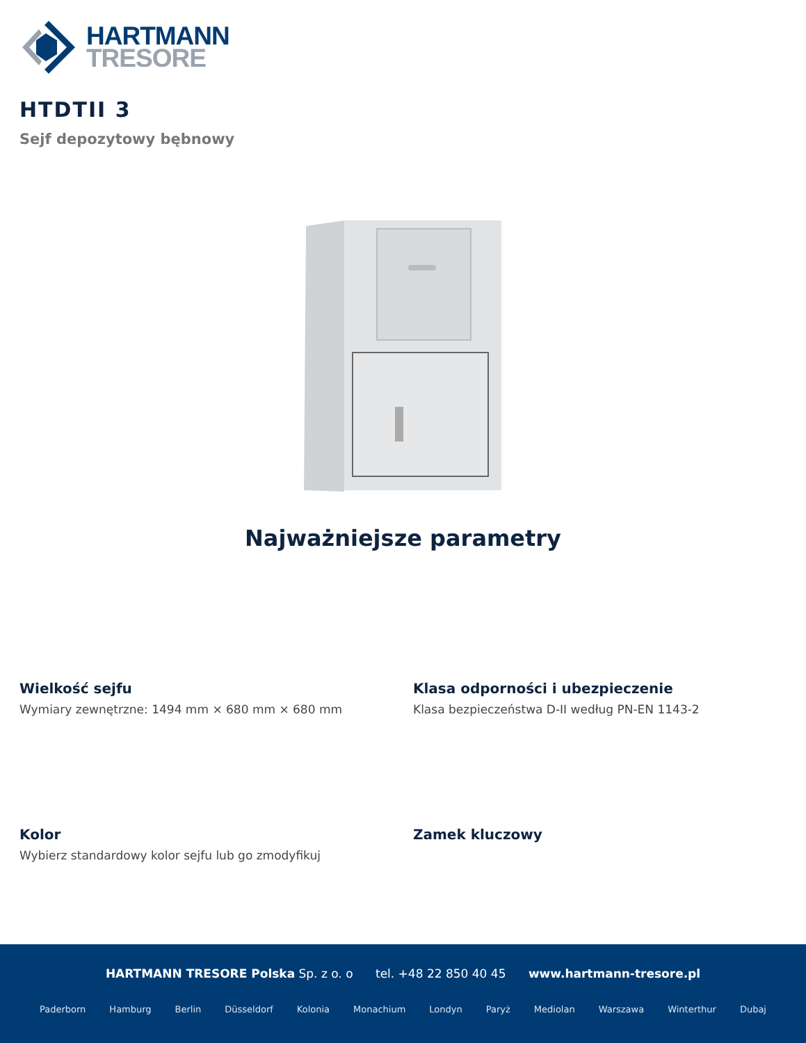HARTMANN
TRESORE
HTDTII 3
Sejf depozytowy bębnowy
Najważniejsze parametry
Wielkość sejfu
Wymiary zewnętrzne: 1494 mm × 680 mm × 680 mm
Klasa odporności i ubezpieczenie
Klasa bezpieczeństwa D-II według PN-EN 1143-2
Kolor
Wybierz standardowy kolor sejfu lub go zmodyfikuj
Zamek kluczowy
HARTMANN TRESORE Polska Sp. z o. o tel. +48 22 850 40 45 www.hartmann-tresore.pl
Paderborn Hamburg Berlin Düsseldorf Kolonia Monachium Londyn Paryż Mediolan Warszawa Winterthur Dubaj